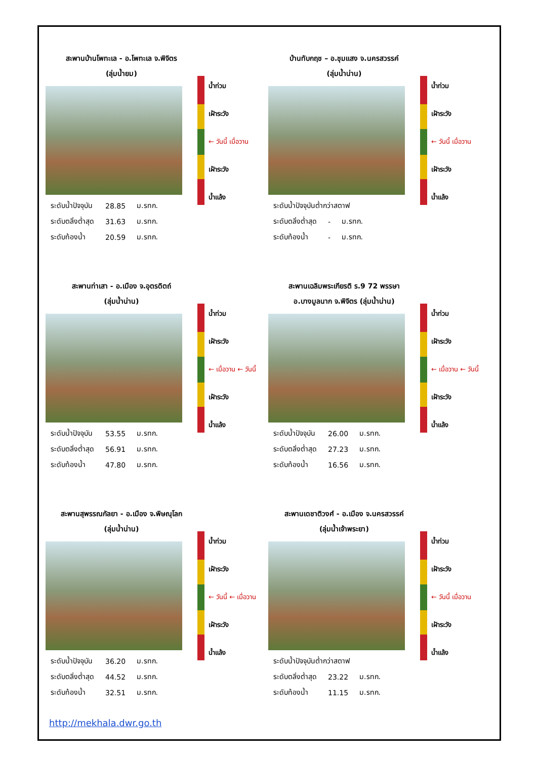สะพานบ้านโพทะเล - อ.โพทะเล จ.พิจิตร
(ลุ่มน้ำยม)
| ระดับน้ำปัจจุบัน | 28.85 | ม.รทก. |
| ระดับตลิ่งต่ำสุด | 31.63 | ม.รทก. |
| ระดับท้องน้ำ | 20.59 | ม.รทก. |
น้ำท่วม
เฝ้าระวัง
← วันนี้ เมื่อวาน
เฝ้าระวัง
น้ำแล้ง
บ้านทับกฤช – อ.ชุมแสง จ.นครสวรรค์
(ลุ่มน้ำน่าน)
| ระดับน้ำปัจจุบันต่ำกว่าสตาฟ | | |
| ระดับตลิ่งต่ำสุด | - | ม.รทก. |
| ระดับท้องน้ำ | - | ม.รทก. |
น้ำท่วม
เฝ้าระวัง
← วันนี้ เมื่อวาน
เฝ้าระวัง
น้ำแล้ง
สะพานท่าเสา - อ.เมือง จ.อุตรดิตถ์
(ลุ่มน้ำน่าน)
| ระดับน้ำปัจจุบัน | 53.55 | ม.รทก. |
| ระดับตลิ่งต่ำสุด | 56.91 | ม.รทก. |
| ระดับท้องน้ำ | 47.80 | ม.รทก. |
น้ำท่วม
เฝ้าระวัง
← เมื่อวาน ← วันนี้
เฝ้าระวัง
น้ำแล้ง
สะพานเฉลิมพระเกียรติ ร.9 72 พรรษา
อ.บางมูลนาก จ.พิจิตร (ลุ่มน้ำน่าน)
| ระดับน้ำปัจจุบัน | 26.00 | ม.รทก. |
| ระดับตลิ่งต่ำสุด | 27.23 | ม.รทก. |
| ระดับท้องน้ำ | 16.56 | ม.รทก. |
น้ำท่วม
เฝ้าระวัง
← เมื่อวาน ← วันนี้
เฝ้าระวัง
น้ำแล้ง
สะพานสุพรรณกัลยา - อ.เมือง จ.พิษณุโลก
(ลุ่มน้ำน่าน)
| ระดับน้ำปัจจุบัน | 36.20 | ม.รทก. |
| ระดับตลิ่งต่ำสุด | 44.52 | ม.รทก. |
| ระดับท้องน้ำ | 32.51 | ม.รทก. |
น้ำท่วม
เฝ้าระวัง
← วันนี้ ← เมื่อวาน
เฝ้าระวัง
น้ำแล้ง
สะพานเดชาติวงศ์ - อ.เมือง จ.นครสวรรค์
(ลุ่มน้ำเจ้าพระยา)
| ระดับน้ำปัจจุบันต่ำกว่าสตาฟ | | |
| ระดับตลิ่งต่ำสุด | 23.22 | ม.รทก. |
| ระดับท้องน้ำ | 11.15 | ม.รทก. |
น้ำท่วม
เฝ้าระวัง
← วันนี้ เมื่อวาน
เฝ้าระวัง
น้ำแล้ง
http://mekhala.dwr.go.th